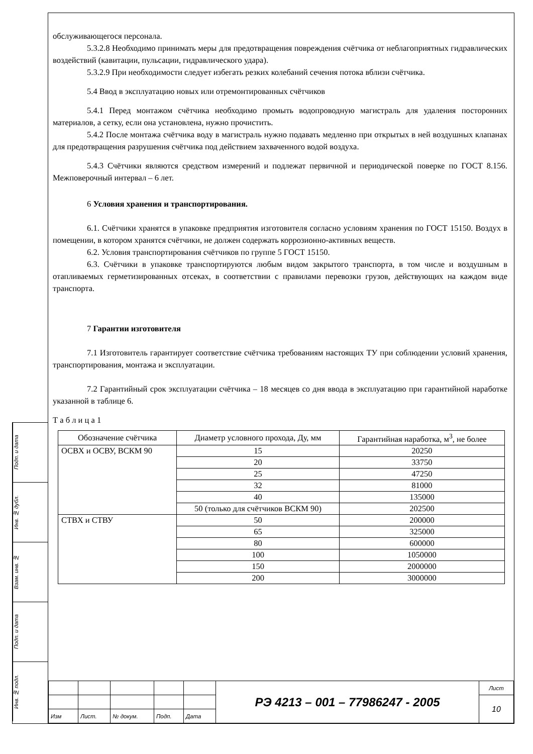Подп. и дата
Инв. № дубл.
Взам. инв. №
Подп. и дата
Инв. № подл.
обслуживающегося персонала.
5.3.2.8 Необходимо принимать меры для предотвращения повреждения счётчика от неблагоприятных гидравлических воздействий (кавитации, пульсации, гидравлического удара).
5.3.2.9 При необходимости следует избегать резких колебаний сечения потока вблизи счётчика.
5.4 Ввод в эксплуатацию новых или отремонтированных счётчиков
5.4.1 Перед монтажом счётчика необходимо промыть водопроводную магистраль для удаления посторонних материалов, а сетку, если она установлена, нужно прочистить.
5.4.2 После монтажа счётчика воду в магистраль нужно подавать медленно при открытых в ней воздушных клапанах для предотвращения разрушения счётчика под действием захваченного водой воздуха.
5.4.3 Счётчики являются средством измерений и подлежат первичной и периодической поверке по ГОСТ 8.156. Межповерочный интервал – 6 лет.
6 Условия хранения и транспортирования.
6.1. Счётчики хранятся в упаковке предприятия изготовителя согласно условиям хранения по ГОСТ 15150. Воздух в помещении, в котором хранятся счётчики, не должен содержать коррозионно-активных веществ.
6.2. Условия транспортирования счётчиков по группе 5 ГОСТ 15150.
6.3. Счётчики в упаковке транспортируются любым видом закрытого транспорта, в том числе и воздушным в отапливаемых герметизированных отсеках, в соответствии с правилами перевозки грузов, действующих на каждом виде транспорта.
7 Гарантии изготовителя
7.1 Изготовитель гарантирует соответствие счётчика требованиям настоящих ТУ при соблюдении условий хранения, транспортирования, монтажа и эксплуатации.
7.2 Гарантийный срок эксплуатации счётчика – 18 месяцев со дня ввода в эксплуатацию при гарантийной наработке указанной в таблице 6.
Т а б л и ц а 1
| Обозначение счётчика | Диаметр условного прохода, Ду, мм | Гарантийная наработка, м<sup>3</sup>, не более |
| --- | --- | --- |
| ОСВХ и ОСВУ, ВСКМ 90 | 15 | 20250 |
| | 20 | 33750 |
| | 25 | 47250 |
| | 32 | 81000 |
| | 40 | 135000 |
| | 50 (только для счётчиков ВСКМ 90) | 202500 |
| СТВХ и СТВУ | 50 | 200000 |
| | 65 | 325000 |
| | 80 | 600000 |
| | 100 | 1050000 |
| | 150 | 2000000 |
| | 200 | 3000000 |
| | | | | | РЭ 4213 – 001 – 77986247 - 2005 | Лист |
| | | | | | | 10 |
| Изм | Лист. | № докум. | Подп. | Дата | | |